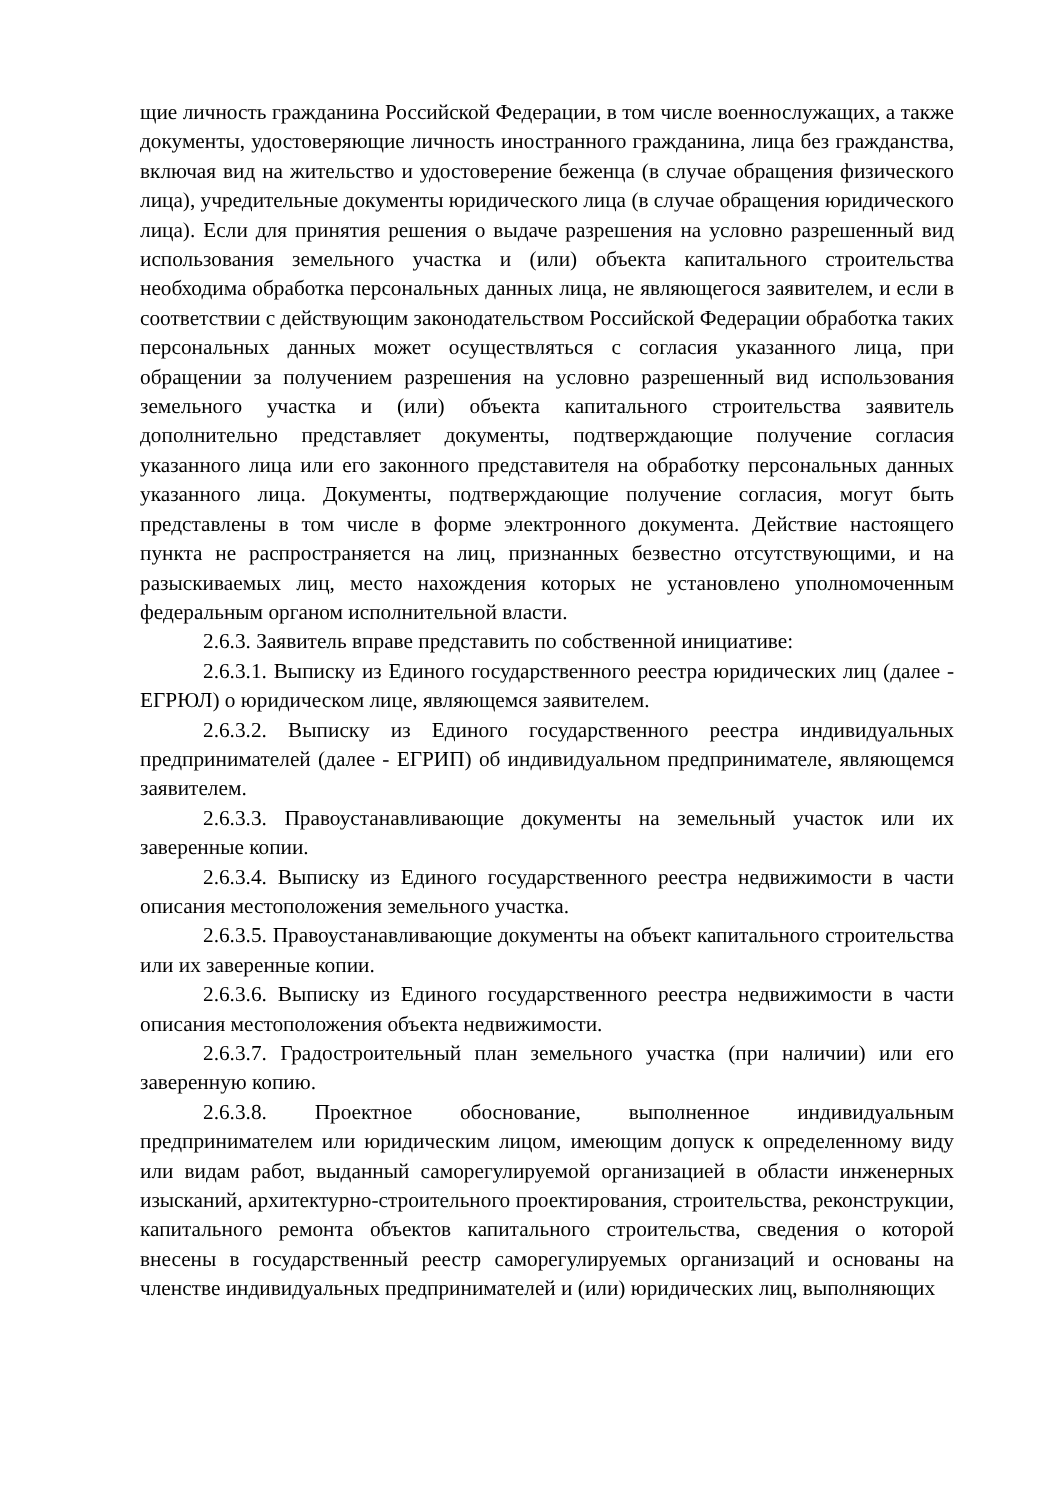щие личность гражданина Российской Федерации, в том числе военнослужащих, а также документы, удостоверяющие личность иностранного гражданина, лица без гражданства, включая вид на жительство и удостоверение беженца (в случае обращения физического лица), учредительные документы юридического лица (в случае обращения юридического лица). Если для принятия решения о выдаче разрешения на условно разрешенный вид использования земельного участка и (или) объекта капитального строительства необходима обработка персональных данных лица, не являющегося заявителем, и если в соответствии с действующим законодательством Российской Федерации обработка таких персональных данных может осуществляться с согласия указанного лица, при обращении за получением разрешения на условно разрешенный вид использования земельного участка и (или) объекта капитального строительства заявитель дополнительно представляет документы, подтверждающие получение согласия указанного лица или его законного представителя на обработку персональных данных указанного лица. Документы, подтверждающие получение согласия, могут быть представлены в том числе в форме электронного документа. Действие настоящего пункта не распространяется на лиц, признанных безвестно отсутствующими, и на разыскиваемых лиц, место нахождения которых не установлено уполномоченным федеральным органом исполнительной власти.
2.6.3. Заявитель вправе представить по собственной инициативе:
2.6.3.1. Выписку из Единого государственного реестра юридических лиц (далее - ЕГРЮЛ) о юридическом лице, являющемся заявителем.
2.6.3.2. Выписку из Единого государственного реестра индивидуальных предпринимателей (далее - ЕГРИП) об индивидуальном предпринимателе, являющемся заявителем.
2.6.3.3. Правоустанавливающие документы на земельный участок или их заверенные копии.
2.6.3.4. Выписку из Единого государственного реестра недвижимости в части описания местоположения земельного участка.
2.6.3.5. Правоустанавливающие документы на объект капитального строительства или их заверенные копии.
2.6.3.6. Выписку из Единого государственного реестра недвижимости в части описания местоположения объекта недвижимости.
2.6.3.7. Градостроительный план земельного участка (при наличии) или его заверенную копию.
2.6.3.8. Проектное обоснование, выполненное индивидуальным предпринимателем или юридическим лицом, имеющим допуск к определенному виду или видам работ, выданный саморегулируемой организацией в области инженерных изысканий, архитектурно-строительного проектирования, строительства, реконструкции, капитального ремонта объектов капитального строительства, сведения о которой внесены в государственный реестр саморегулируемых организаций и основаны на членстве индивидуальных предпринимателей и (или) юридических лиц, выполняющих